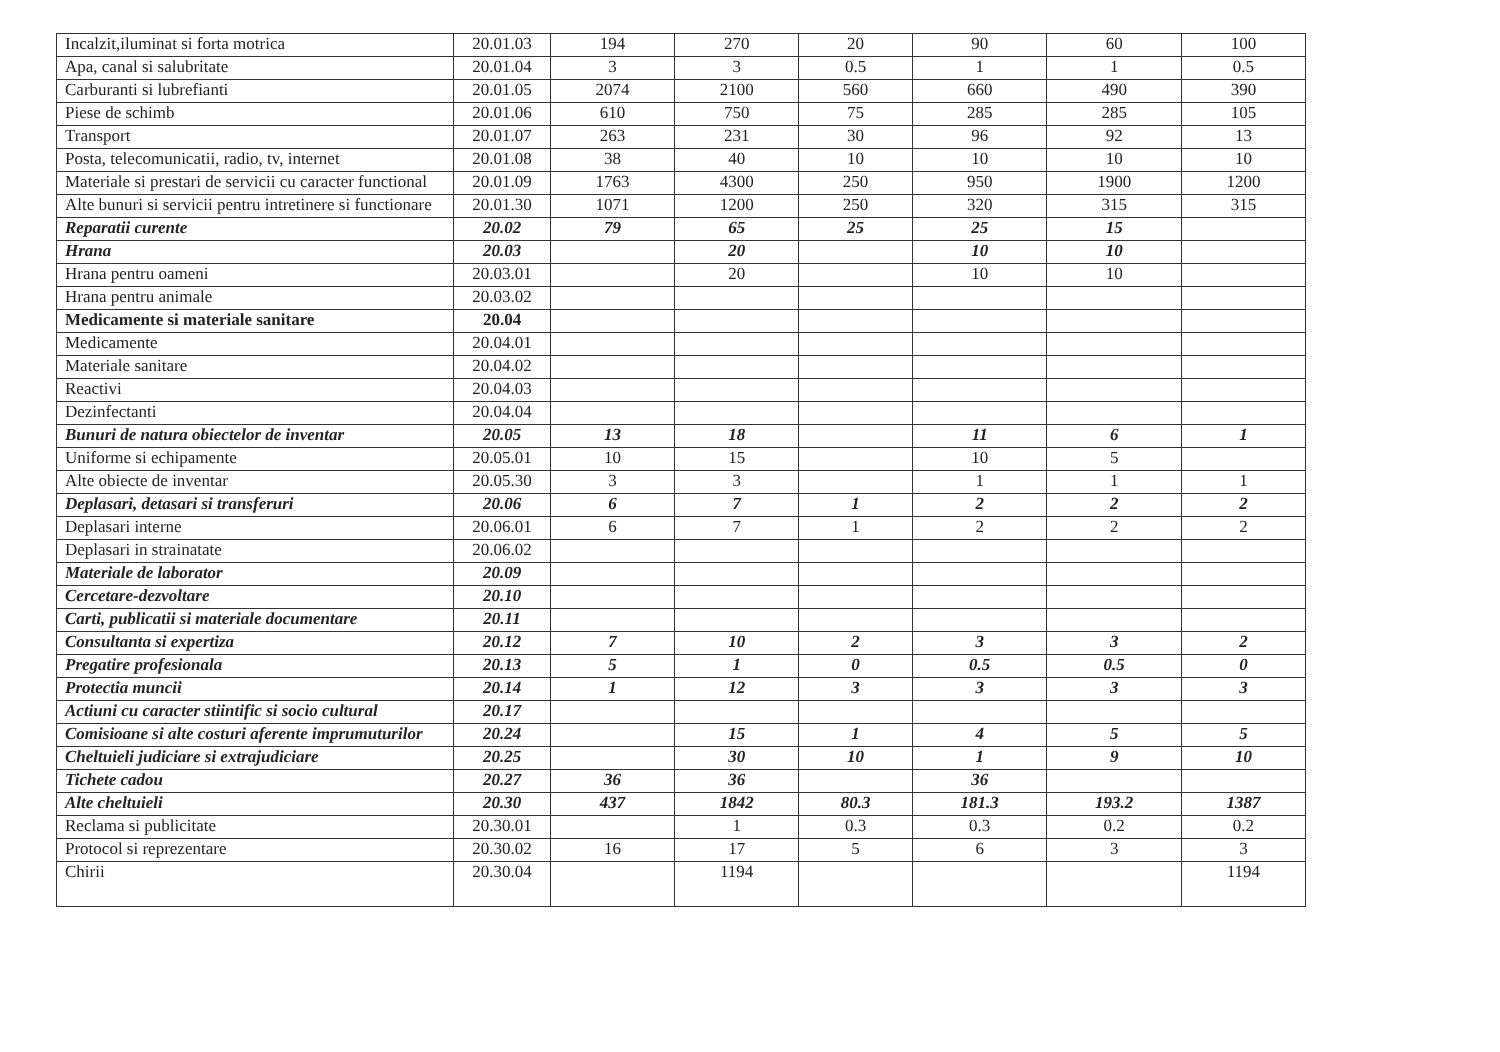| Incalzit,iluminat si forta motrica | 20.01.03 | 194 | 270 | 20 | 90 | 60 | 100 |
| Apa, canal si salubritate | 20.01.04 | 3 | 3 | 0.5 | 1 | 1 | 0.5 |
| Carburanti si lubrefianti | 20.01.05 | 2074 | 2100 | 560 | 660 | 490 | 390 |
| Piese de schimb | 20.01.06 | 610 | 750 | 75 | 285 | 285 | 105 |
| Transport | 20.01.07 | 263 | 231 | 30 | 96 | 92 | 13 |
| Posta, telecomunicatii, radio, tv, internet | 20.01.08 | 38 | 40 | 10 | 10 | 10 | 10 |
| Materiale si prestari de servicii cu caracter functional | 20.01.09 | 1763 | 4300 | 250 | 950 | 1900 | 1200 |
| Alte bunuri si servicii pentru intretinere si functionare | 20.01.30 | 1071 | 1200 | 250 | 320 | 315 | 315 |
| Reparatii curente | 20.02 | 79 | 65 | 25 | 25 | 15 | |
| Hrana | 20.03 | | 20 | | 10 | 10 | |
| Hrana pentru oameni | 20.03.01 | | 20 | | 10 | 10 | |
| Hrana pentru animale | 20.03.02 | | | | | | |
| Medicamente si materiale sanitare | 20.04 | | | | | | |
| Medicamente | 20.04.01 | | | | | | |
| Materiale sanitare | 20.04.02 | | | | | | |
| Reactivi | 20.04.03 | | | | | | |
| Dezinfectanti | 20.04.04 | | | | | | |
| Bunuri de natura obiectelor de inventar | 20.05 | 13 | 18 | | 11 | 6 | 1 |
| Uniforme si echipamente | 20.05.01 | 10 | 15 | | 10 | 5 | |
| Alte obiecte de inventar | 20.05.30 | 3 | 3 | | 1 | 1 | 1 |
| Deplasari, detasari si transferuri | 20.06 | 6 | 7 | 1 | 2 | 2 | 2 |
| Deplasari interne | 20.06.01 | 6 | 7 | 1 | 2 | 2 | 2 |
| Deplasari in strainatate | 20.06.02 | | | | | | |
| Materiale de laborator | 20.09 | | | | | | |
| Cercetare-dezvoltare | 20.10 | | | | | | |
| Carti, publicatii si materiale documentare | 20.11 | | | | | | |
| Consultanta si expertiza | 20.12 | 7 | 10 | 2 | 3 | 3 | 2 |
| Pregatire profesionala | 20.13 | 5 | 1 | 0 | 0.5 | 0.5 | 0 |
| Protectia muncii | 20.14 | 1 | 12 | 3 | 3 | 3 | 3 |
| Actiuni cu caracter stiintific si socio cultural | 20.17 | | | | | | |
| Comisioane si alte costuri aferente imprumuturilor | 20.24 | | 15 | 1 | 4 | 5 | 5 |
| Cheltuieli judiciare si extrajudiciare | 20.25 | | 30 | 10 | 1 | 9 | 10 |
| Tichete cadou | 20.27 | 36 | 36 | | 36 | | |
| Alte cheltuieli | 20.30 | 437 | 1842 | 80.3 | 181.3 | 193.2 | 1387 |
| Reclama si publicitate | 20.30.01 | | 1 | 0.3 | 0.3 | 0.2 | 0.2 |
| Protocol si reprezentare | 20.30.02 | 16 | 17 | 5 | 6 | 3 | 3 |
| Chirii | 20.30.04 | | 1194 | | | | 1194 |